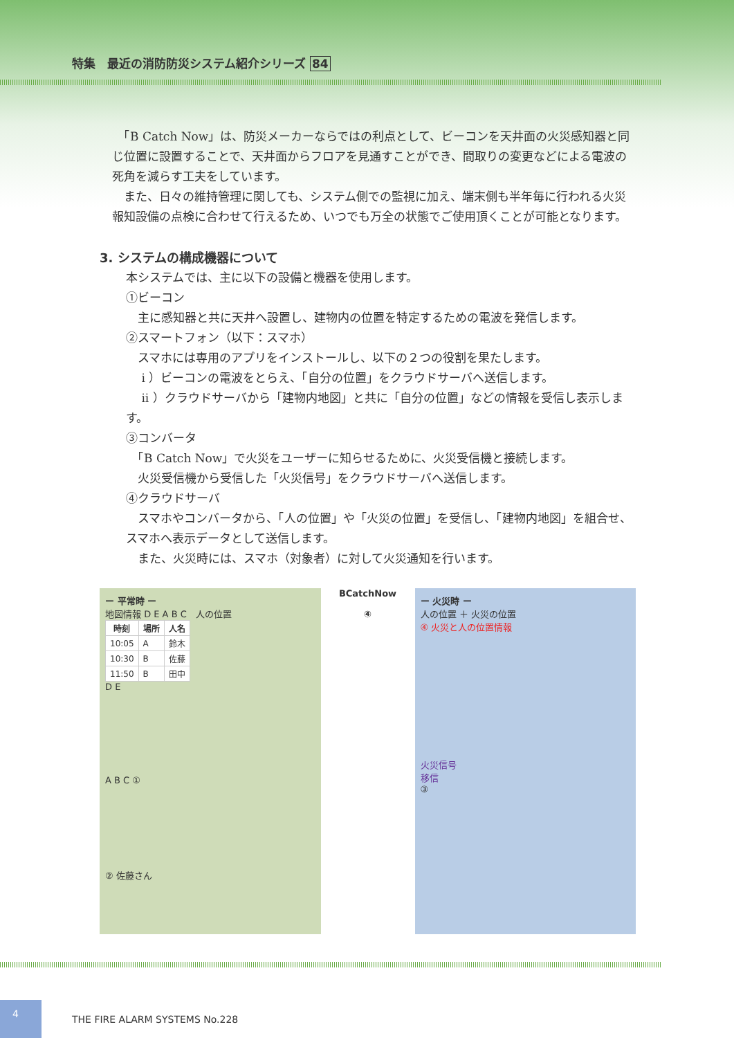特集　最近の消防防災システム紹介シリーズ 84
　「B Catch Now」は、防災メーカーならではの利点として、ビーコンを天井面の火災感知器と同じ位置に設置することで、天井面からフロアを見通すことができ、間取りの変更などによる電波の死角を減らす工夫をしています。
　また、日々の維持管理に関しても、システム側での監視に加え、端末側も半年毎に行われる火災報知設備の点検に合わせて行えるため、いつでも万全の状態でご使用頂くことが可能となります。
3. システムの構成機器について
本システムでは、主に以下の設備と機器を使用します。
①ビーコン
　主に感知器と共に天井へ設置し、建物内の位置を特定するための電波を発信します。
②スマートフォン（以下：スマホ）
　スマホには専用のアプリをインストールし、以下の２つの役割を果たします。
　 i ）ビーコンの電波をとらえ、「自分の位置」をクラウドサーバへ送信します。
　 ii ）クラウドサーバから「建物内地図」と共に「自分の位置」などの情報を受信し表示します。
③コンバータ
　「B Catch Now」で火災をユーザーに知らせるために、火災受信機と接続します。
　火災受信機から受信した「火災信号」をクラウドサーバへ送信します。
④クラウドサーバ
　スマホやコンバータから、「人の位置」や「火災の位置」を受信し、「建物内地図」を組合せ、スマホへ表示データとして送信します。
　また、火災時には、スマホ（対象者）に対して火災通知を行います。
ー 平常時 ー
地図情報 D E A B C　人の位置
| 時刻 | 場所 | 人名 |
| --- | --- | --- |
| 10:05 | A | 鈴木 |
| 10:30 | B | 佐藤 |
| 11:50 | B | 田中 |
D E
A B C ①
② 佐藤さん
BCatchNow
④
ー 火災時 ー
人の位置 ＋ 火災の位置
④ 火災と人の位置情報
火災信号
移信
③
4
THE FIRE ALARM SYSTEMS No.228